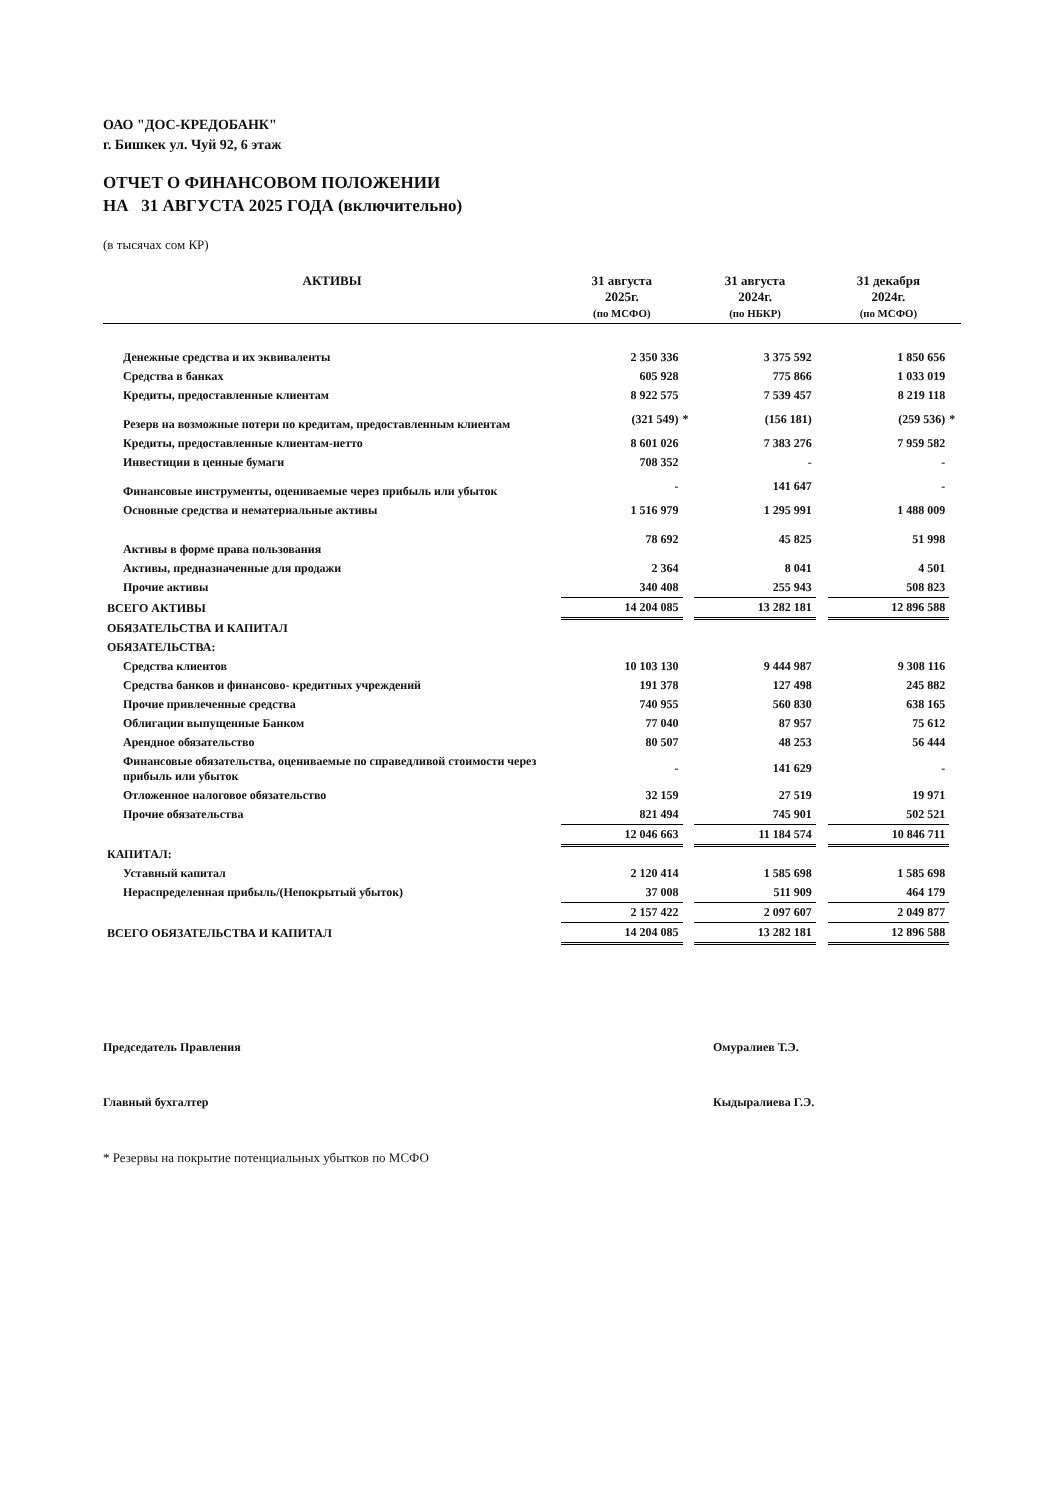ОАО "ДОС-КРЕДОБАНК"
г. Бишкек ул. Чуй 92, 6 этаж
ОТЧЕТ О ФИНАНСОВОМ ПОЛОЖЕНИИ
НА 31 АВГУСТА 2025 ГОДА (включительно)
(в тысячах сом КР)
| АКТИВЫ | 31 августа 2025г. (по МСФО) | | 31 августа 2024г. (по НБКР) | | 31 декабря 2024г. (по МСФО) | |
| --- | --- | --- | --- | --- | --- | --- |
| Денежные средства и их эквиваленты | 2 350 336 | | 3 375 592 | | 1 850 656 | |
| Средства в банках | 605 928 | | 775 866 | | 1 033 019 | |
| Кредиты, предоставленные клиентам | 8 922 575 | | 7 539 457 | | 8 219 118 | |
| Резерв на возможные потери по кредитам, предоставленным клиентам | (321 549) | * | (156 181) | | (259 536) | * |
| Кредиты, предоставленные клиентам-нетто | 8 601 026 | | 7 383 276 | | 7 959 582 | |
| Инвестиции в ценные бумаги | 708 352 | | - | | - | |
| Финансовые инструменты, оцениваемые через прибыль или убыток | - | | 141 647 | | - | |
| Основные средства и нематериальные активы | 1 516 979 | | 1 295 991 | | 1 488 009 | |
| Активы в форме права пользования | 78 692 | | 45 825 | | 51 998 | |
| Активы, предназначенные для продажи | 2 364 | | 8 041 | | 4 501 | |
| Прочие активы | 340 408 | | 255 943 | | 508 823 | |
| ВСЕГО АКТИВЫ | 14 204 085 | | 13 282 181 | | 12 896 588 | |
| ОБЯЗАТЕЛЬСТВА И КАПИТАЛ | | | | | | |
| ОБЯЗАТЕЛЬСТВА: | | | | | | |
| Средства клиентов | 10 103 130 | | 9 444 987 | | 9 308 116 | |
| Средства банков и финансово- кредитных учреждений | 191 378 | | 127 498 | | 245 882 | |
| Прочие привлеченные средства | 740 955 | | 560 830 | | 638 165 | |
| Облигации выпущенные Банком | 77 040 | | 87 957 | | 75 612 | |
| Арендное обязательство | 80 507 | | 48 253 | | 56 444 | |
| Финансовые обязательства, оцениваемые по справедливой стоимости через прибыль или убыток | - | | 141 629 | | - | |
| Отложенное налоговое обязательство | 32 159 | | 27 519 | | 19 971 | |
| Прочие обязательства | 821 494 | | 745 901 | | 502 521 | |
| | 12 046 663 | | 11 184 574 | | 10 846 711 | |
| КАПИТАЛ: | | | | | | |
| Уставный капитал | 2 120 414 | | 1 585 698 | | 1 585 698 | |
| Нераспределенная прибыль/(Непокрытый убыток) | 37 008 | | 511 909 | | 464 179 | |
| | 2 157 422 | | 2 097 607 | | 2 049 877 | |
| ВСЕГО ОБЯЗАТЕЛЬСТВА И КАПИТАЛ | 14 204 085 | | 13 282 181 | | 12 896 588 | |
Председатель Правления Омуралиев Т.Э.
Главный бухгалтер Кыдыралиева Г.Э.
* Резервы на покрытие потенциальных убытков по МСФО